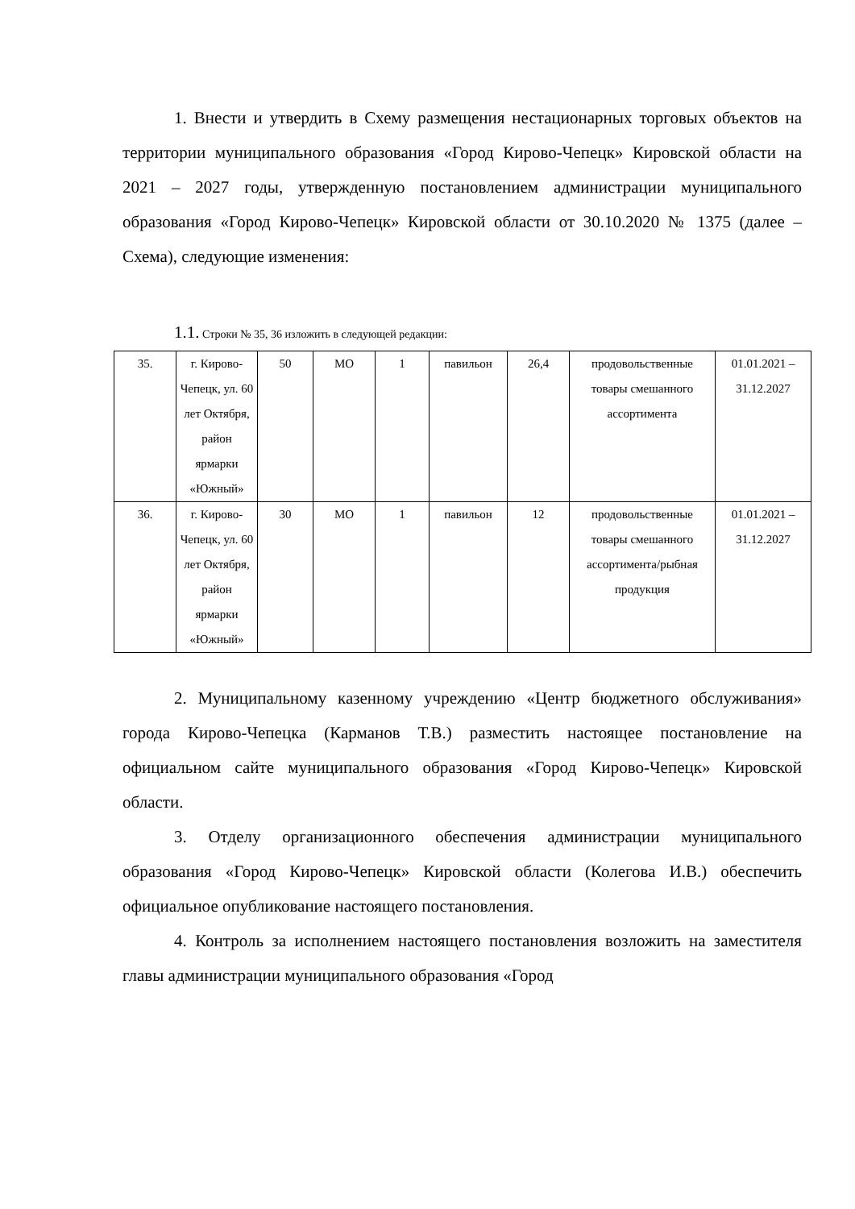1. Внести и утвердить в Схему размещения нестационарных торговых объектов на территории муниципального образования «Город Кирово-Чепецк» Кировской области на 2021 – 2027 годы, утвержденную постановлением администрации муниципального образования «Город Кирово-Чепецк» Кировской области от 30.10.2020 № 1375 (далее – Схема), следующие изменения:
1.1. Строки № 35, 36 изложить в следующей редакции:
| 35. | г. Кирово-Чепецк, ул. 60 лет Октября, район ярмарки «Южный» | 50 | МО | 1 | павильон | 26,4 | продовольственные товары смешанного ассортимента | 01.01.2021 – 31.12.2027 |
| 36. | г. Кирово-Чепецк, ул. 60 лет Октября, район ярмарки «Южный» | 30 | МО | 1 | павильон | 12 | продовольственные товары смешанного ассортимента/рыбная продукция | 01.01.2021 – 31.12.2027 |
2. Муниципальному казенному учреждению «Центр бюджетного обслуживания» города Кирово-Чепецка (Карманов Т.В.) разместить настоящее постановление на официальном сайте муниципального образования «Город Кирово-Чепецк» Кировской области.
3. Отделу организационного обеспечения администрации муниципального образования «Город Кирово-Чепецк» Кировской области (Колегова И.В.) обеспечить официальное опубликование настоящего постановления.
4. Контроль за исполнением настоящего постановления возложить на заместителя главы администрации муниципального образования «Город